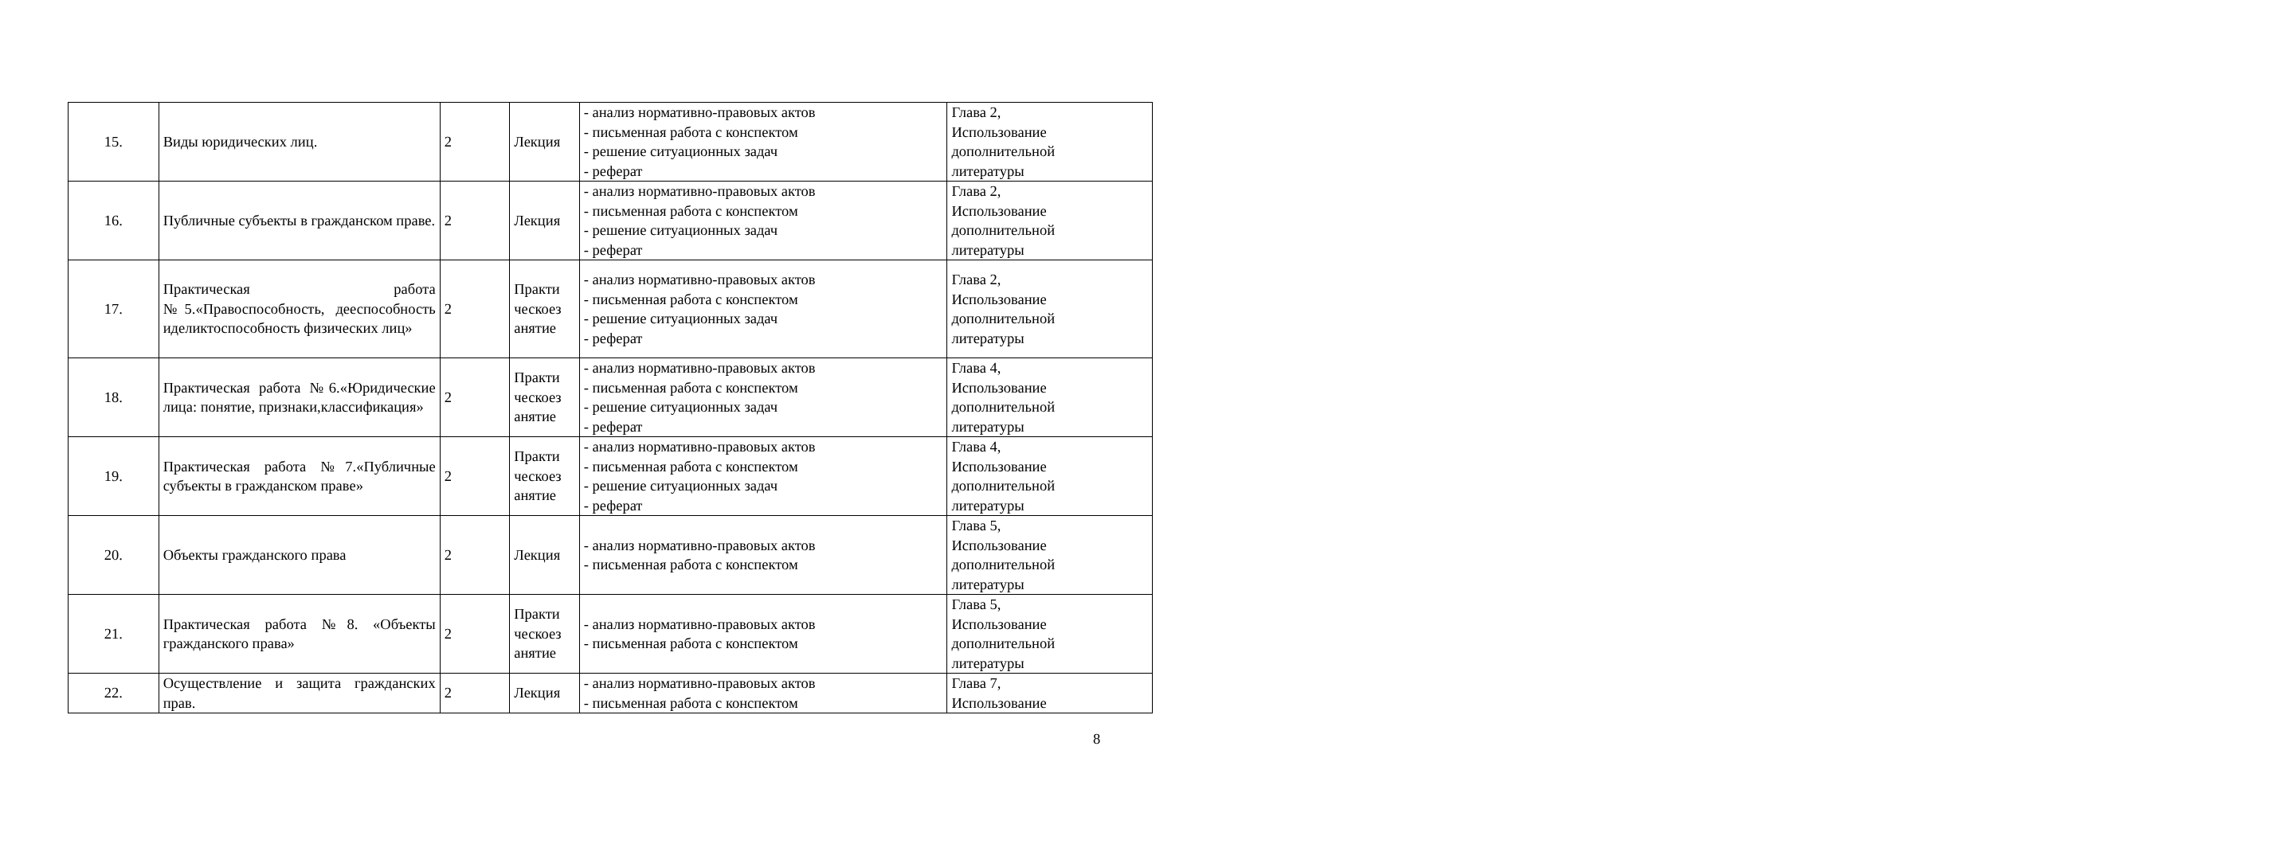| 15. | Виды юридических лиц. | 2 | Лекция | - анализ нормативно-правовых актов - письменная работа с конспектом - решение ситуационных задач - реферат | Глава 2, Использование дополнительной литературы |
| 16. | Публичные субъекты в гражданском праве. | 2 | Лекция | - анализ нормативно-правовых актов - письменная работа с конспектом - решение ситуационных задач - реферат | Глава 2, Использование дополнительной литературы |
| 17. | Практическая работа №5.«Правоспособность, дееспособность иделиктоспособность физических лиц» | 2 | Практи ческоез анятие | - анализ нормативно-правовых актов - письменная работа с конспектом - решение ситуационных задач - реферат | Глава 2, Использование дополнительной литературы |
| 18. | Практическая работа №6.«Юридические лица: понятие, признаки,классификация» | 2 | Практи ческоез анятие | - анализ нормативно-правовых актов - письменная работа с конспектом - решение ситуационных задач - реферат | Глава 4, Использование дополнительной литературы |
| 19. | Практическая работа №7.«Публичные субъекты в гражданском праве» | 2 | Практи ческоез анятие | - анализ нормативно-правовых актов - письменная работа с конспектом - решение ситуационных задач - реферат | Глава 4, Использование дополнительной литературы |
| 20. | Объекты гражданского права | 2 | Лекция | - анализ нормативно-правовых актов - письменная работа с конспектом | Глава 5, Использование дополнительной литературы |
| 21. | Практическая работа №8. «Объекты гражданского права» | 2 | Практи ческоез анятие | - анализ нормативно-правовых актов - письменная работа с конспектом | Глава 5, Использование дополнительной литературы |
| 22. | Осуществление и защита гражданских прав. | 2 | Лекция | - анализ нормативно-правовых актов - письменная работа с конспектом | Глава 7, Использование |
8